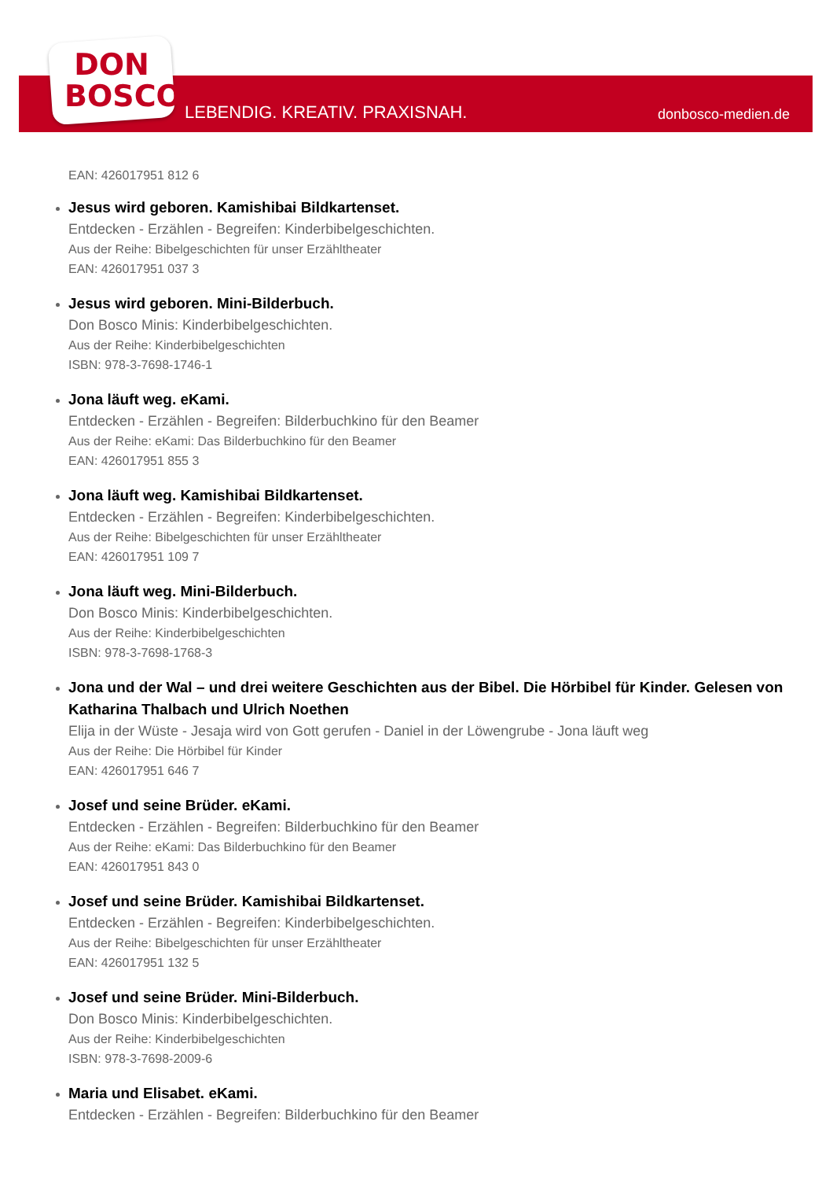DON
BOSCO
LEBENDIG. KREATIV. PRAXISNAH. donbosco-medien.de
EAN: 426017951 812 6
Jesus wird geboren. Kamishibai Bildkartenset.
Entdecken - Erzählen - Begreifen: Kinderbibelgeschichten.
Aus der Reihe: Bibelgeschichten für unser Erzähltheater
EAN: 426017951 037 3
Jesus wird geboren. Mini-Bilderbuch.
Don Bosco Minis: Kinderbibelgeschichten.
Aus der Reihe: Kinderbibelgeschichten
ISBN: 978-3-7698-1746-1
Jona läuft weg. eKami.
Entdecken - Erzählen - Begreifen: Bilderbuchkino für den Beamer
Aus der Reihe: eKami: Das Bilderbuchkino für den Beamer
EAN: 426017951 855 3
Jona läuft weg. Kamishibai Bildkartenset.
Entdecken - Erzählen - Begreifen: Kinderbibelgeschichten.
Aus der Reihe: Bibelgeschichten für unser Erzähltheater
EAN: 426017951 109 7
Jona läuft weg. Mini-Bilderbuch.
Don Bosco Minis: Kinderbibelgeschichten.
Aus der Reihe: Kinderbibelgeschichten
ISBN: 978-3-7698-1768-3
Jona und der Wal – und drei weitere Geschichten aus der Bibel. Die Hörbibel für Kinder. Gelesen von Katharina Thalbach und Ulrich Noethen
Elija in der Wüste - Jesaja wird von Gott gerufen - Daniel in der Löwengrube - Jona läuft weg
Aus der Reihe: Die Hörbibel für Kinder
EAN: 426017951 646 7
Josef und seine Brüder. eKami.
Entdecken - Erzählen - Begreifen: Bilderbuchkino für den Beamer
Aus der Reihe: eKami: Das Bilderbuchkino für den Beamer
EAN: 426017951 843 0
Josef und seine Brüder. Kamishibai Bildkartenset.
Entdecken - Erzählen - Begreifen: Kinderbibelgeschichten.
Aus der Reihe: Bibelgeschichten für unser Erzähltheater
EAN: 426017951 132 5
Josef und seine Brüder. Mini-Bilderbuch.
Don Bosco Minis: Kinderbibelgeschichten.
Aus der Reihe: Kinderbibelgeschichten
ISBN: 978-3-7698-2009-6
Maria und Elisabet. eKami.
Entdecken - Erzählen - Begreifen: Bilderbuchkino für den Beamer